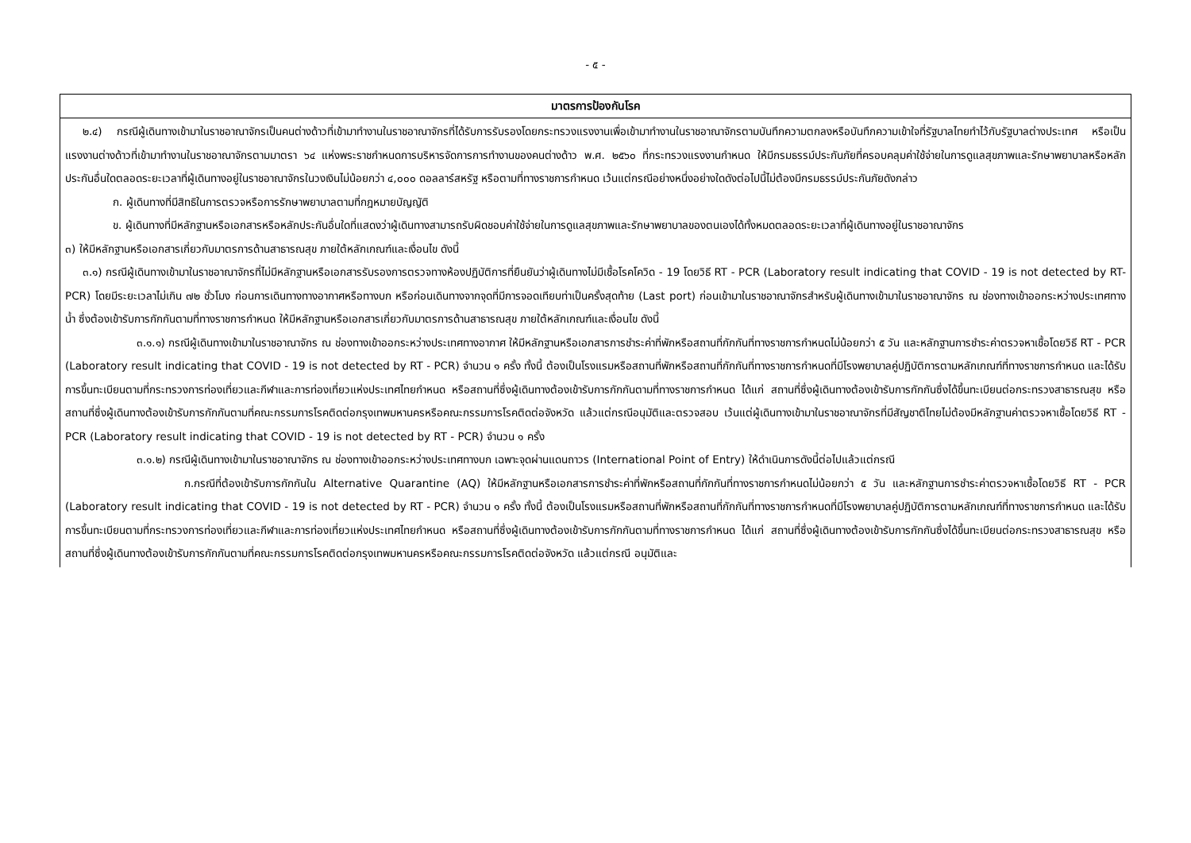- ๕ -
| มาตรการป้องกันโรค |
| --- |
| ๒.๔) กรณีผู้เดินทางเข้ามาในราชอาณาจักรเป็นคนต่างด้าวที่เข้ามาทำงานในราชอาณาจักรที่ได้รับการรับรองโดยกระทรวงแรงงานเพื่อเข้ามาทำงานในราชอาณาจักรตามบันทึกความตกลงหรือบันทึกความเข้าใจที่รัฐบาลไทยทำไว้กับรัฐบาลต่างประเทศ หรือเป็นแรงงานต่างด้าวที่เข้ามาทำงานในราชอาณาจักรตามมาตรา ๖๔ แห่งพระราชกำหนดการบริหารจัดการการทำงานของคนต่างด้าว พ.ศ. ๒๕๖๐ ที่กระทรวงแรงงานกำหนด ให้มีกรมธรรม์ประกันภัยที่ครอบคลุมค่าใช้จ่ายในการดูแลสุขภาพและรักษาพยาบาลหรือหลักประกันอื่นใดตลอดระยะเวลาที่ผู้เดินทางอยู่ในราชอาณาจักรในวงเงินไม่น้อยกว่า ๔,๐๐๐ ดอลลาร์สหรัฐ หรือตามที่ทางราชการกำหนด เว้นแต่กรณีอย่างหนึ่งอย่างใดดังต่อไปนี้ไม่ต้องมีกรมธรรม์ประกันภัยดังกล่าว ก. ผู้เดินทางที่มีสิทธิในการตรวจหรือการรักษาพยาบาลตามที่กฎหมายบัญญัติ ข. ผู้เดินทางที่มีหลักฐานหรือเอกสารหรือหลักประกันอื่นใดที่แสดงว่าผู้เดินทางสามารถรับผิดชอบค่าใช้จ่ายในการดูแลสุขภาพและรักษาพยาบาลของตนเองได้ทั้งหมดตลอดระยะเวลาที่ผู้เดินทางอยู่ในราชอาณาจักร ๓) ให้มีหลักฐานหรือเอกสารเกี่ยวกับมาตรการด้านสาธารณสุข ภายใต้หลักเกณฑ์และเงื่อนไข ดังนี้ ๓.๑) กรณีผู้เดินทางเข้ามาในราชอาณาจักรที่ไม่มีหลักฐานหรือเอกสารรับรองการตรวจทางห้องปฏิบัติการที่ยืนยันว่าผู้เดินทางไม่มีเชื้อโรคโควิด - 19 โดยวิธี RT - PCR (Laboratory result indicating that COVID - 19 is not detected by RT- PCR) โดยมีระยะเวลาไม่เกิน ๗๒ ชั่วโมง ก่อนการเดินทางทางอากาศหรือทางบก หรือก่อนเดินทางจากจุดที่มีการจอดเทียบท่าเป็นครั้งสุดท้าย (Last port) ก่อนเข้ามาในราชอาณาจักรสำหรับผู้เดินทางเข้ามาในราชอาณาจักร ณ ช่องทางเข้าออกระหว่างประเทศทางน้ำ ซึ่งต้องเข้ารับการกักกันตามที่ทางราชการกำหนด ให้มีหลักฐานหรือเอกสารเกี่ยวกับมาตรการด้านสาธารณสุข ภายใต้หลักเกณฑ์และเงื่อนไข ดังนี้ ๓.๑.๑) กรณีผู้เดินทางเข้ามาในราชอาณาจักร ณ ช่องทางเข้าออกระหว่างประเทศทางอากาศ ให้มีหลักฐานหรือเอกสารการชำระค่าที่พักหรือสถานที่กักกันที่ทางราชการกำหนดไม่น้อยกว่า ๕ วัน และหลักฐานการชำระค่าตรวจหาเชื้อโดยวิธี RT - PCR (Laboratory result indicating that COVID - 19 is not detected by RT - PCR) จำนวน ๑ ครั้ง ทั้งนี้ ต้องเป็นโรงแรมหรือสถานที่พักหรือสถานที่กักกันที่ทางราชการกำหนดที่มีโรงพยาบาลคู่ปฏิบัติการตามหลักเกณฑ์ที่ทางราชการกำหนด และได้รับการขึ้นทะเบียนตามที่กระทรวงการท่องเที่ยวและกีฬาและการท่องเที่ยวแห่งประเทศไทยกำหนด หรือสถานที่ซึ่งผู้เดินทางต้องเข้ารับการกักกันตามที่ทางราชการกำหนด ได้แก่ สถานที่ซึ่งผู้เดินทางต้องเข้ารับการกักกันซึ่งได้ขึ้นทะเบียนต่อกระทรวงสาธารณสุข หรือสถานที่ซึ่งผู้เดินทางต้องเข้ารับการกักกันตามที่คณะกรรมการโรคติดต่อกรุงเทพมหานครหรือคณะกรรมการโรคติดต่อจังหวัด แล้วแต่กรณีอนุมัติและตรวจสอบ เว้นแต่ผู้เดินทางเข้ามาในราชอาณาจักรที่มีสัญชาติไทยไม่ต้องมีหลักฐานค่าตรวจหาเชื้อโดยวิธี RT - PCR (Laboratory result indicating that COVID - 19 is not detected by RT - PCR) จำนวน ๑ ครั้ง ๓.๑.๒) กรณีผู้เดินทางเข้ามาในราชอาณาจักร ณ ช่องทางเข้าออกระหว่างประเทศทางบก เฉพาะจุดผ่านแดนถาวร (International Point of Entry) ให้ดำเนินการดังนี้ต่อไปแล้วแต่กรณี ก.กรณีที่ต้องเข้ารับการกักกันใน Alternative Quarantine (AQ) ให้มีหลักฐานหรือเอกสารการชำระค่าที่พักหรือสถานที่กักกันที่ทางราชการกำหนดไม่น้อยกว่า ๕ วัน และหลักฐานการชำระค่าตรวจหาเชื้อโดยวิธี RT - PCR (Laboratory result indicating that COVID - 19 is not detected by RT - PCR) จำนวน ๑ ครั้ง ทั้งนี้ ต้องเป็นโรงแรมหรือสถานที่พักหรือสถานที่กักกันที่ทางราชการกำหนดที่มีโรงพยาบาลคู่ปฏิบัติการตามหลักเกณฑ์ที่ทางราชการกำหนด และได้รับการขึ้นทะเบียนตามที่กระทรวงการท่องเที่ยวและกีฬาและการท่องเที่ยวแห่งประเทศไทยกำหนด หรือสถานที่ซึ่งผู้เดินทางต้องเข้ารับการกักกันตามที่ทางราชการกำหนด ได้แก่ สถานที่ซึ่งผู้เดินทางต้องเข้ารับการกักกันซึ่งได้ขึ้นทะเบียนต่อกระทรวงสาธารณสุข หรือสถานที่ซึ่งผู้เดินทางต้องเข้ารับการกักกันตามที่คณะกรรมการโรคติดต่อกรุงเทพมหานครหรือคณะกรรมการโรคติดต่อจังหวัด แล้วแต่กรณี อนุมัติและ |